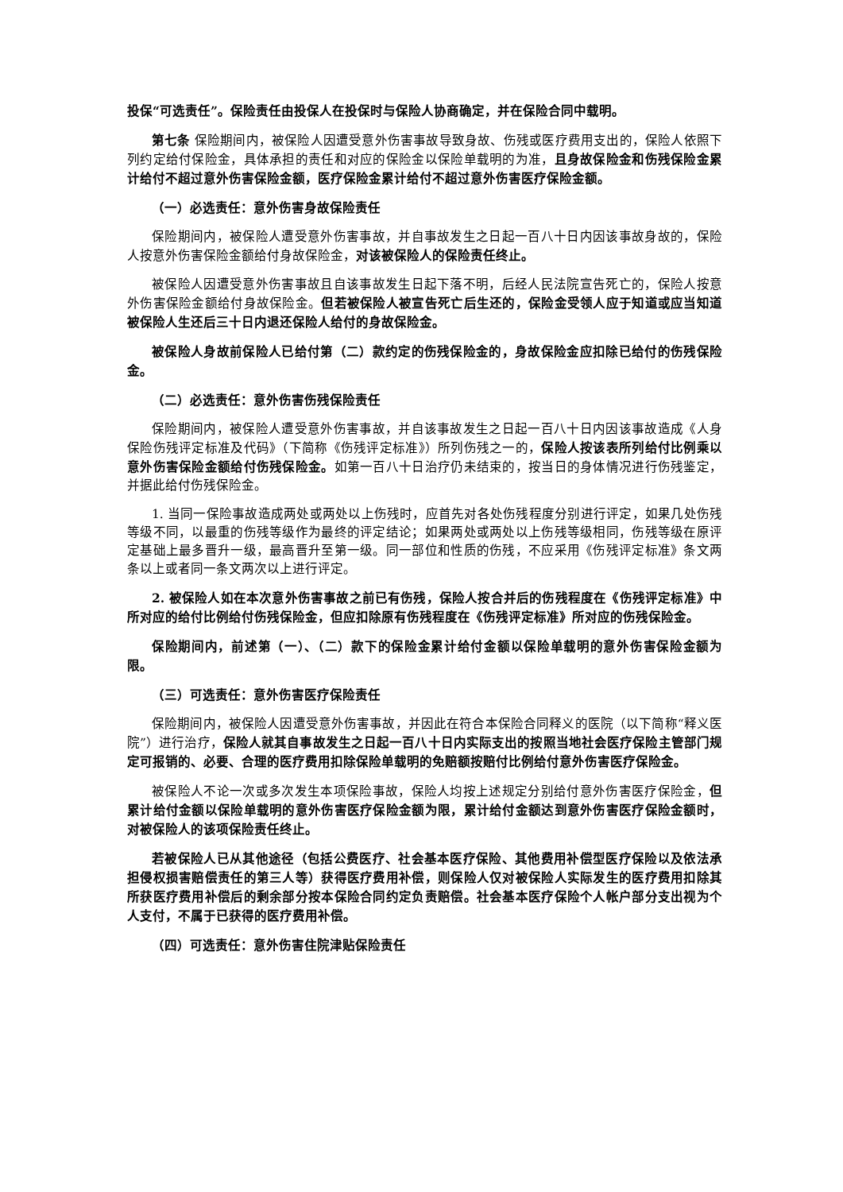投保“可选责任”。保险责任由投保人在投保时与保险人协商确定，并在保险合同中载明。
第七条 保险期间内，被保险人因遭受意外伤害事故导致身故、伤残或医疗费用支出的，保险人依照下列约定给付保险金，具体承担的责任和对应的保险金以保险单载明的为准，且身故保险金和伤残保险金累计给付不超过意外伤害保险金额，医疗保险金累计给付不超过意外伤害医疗保险金额。
（一）必选责任：意外伤害身故保险责任
保险期间内，被保险人遭受意外伤害事故，并自事故发生之日起一百八十日内因该事故身故的，保险人按意外伤害保险金额给付身故保险金，对该被保险人的保险责任终止。
被保险人因遭受意外伤害事故且自该事故发生日起下落不明，后经人民法院宣告死亡的，保险人按意外伤害保险金额给付身故保险金。但若被保险人被宣告死亡后生还的，保险金受领人应于知道或应当知道被保险人生还后三十日内退还保险人给付的身故保险金。
被保险人身故前保险人已给付第（二）款约定的伤残保险金的，身故保险金应扣除已给付的伤残保险金。
（二）必选责任：意外伤害伤残保险责任
保险期间内，被保险人遭受意外伤害事故，并自该事故发生之日起一百八十日内因该事故造成《人身保险伤残评定标准及代码》（下简称《伤残评定标准》）所列伤残之一的，保险人按该表所列给付比例乘以意外伤害保险金额给付伤残保险金。如第一百八十日治疗仍未结束的，按当日的身体情况进行伤残鉴定，并据此给付伤残保险金。
1. 当同一保险事故造成两处或两处以上伤残时，应首先对各处伤残程度分别进行评定，如果几处伤残等级不同，以最重的伤残等级作为最终的评定结论；如果两处或两处以上伤残等级相同，伤残等级在原评定基础上最多晋升一级，最高晋升至第一级。同一部位和性质的伤残，不应采用《伤残评定标准》条文两条以上或者同一条文两次以上进行评定。
2. 被保险人如在本次意外伤害事故之前已有伤残，保险人按合并后的伤残程度在《伤残评定标准》中所对应的给付比例给付伤残保险金，但应扣除原有伤残程度在《伤残评定标准》所对应的伤残保险金。
保险期间内，前述第（一）、（二）款下的保险金累计给付金额以保险单载明的意外伤害保险金额为限。
（三）可选责任：意外伤害医疗保险责任
保险期间内，被保险人因遭受意外伤害事故，并因此在符合本保险合同释义的医院（以下简称“释义医院”）进行治疗，保险人就其自事故发生之日起一百八十日内实际支出的按照当地社会医疗保险主管部门规定可报销的、必要、合理的医疗费用扣除保险单载明的免赔额按赔付比例给付意外伤害医疗保险金。
被保险人不论一次或多次发生本项保险事故，保险人均按上述规定分别给付意外伤害医疗保险金，但累计给付金额以保险单载明的意外伤害医疗保险金额为限，累计给付金额达到意外伤害医疗保险金额时，对被保险人的该项保险责任终止。
若被保险人已从其他途径（包括公费医疗、社会基本医疗保险、其他费用补偿型医疗保险以及依法承担侵权损害赔偿责任的第三人等）获得医疗费用补偿，则保险人仅对被保险人实际发生的医疗费用扣除其所获医疗费用补偿后的剩余部分按本保险合同约定负责赔偿。社会基本医疗保险个人帐户部分支出视为个人支付，不属于已获得的医疗费用补偿。
（四）可选责任：意外伤害住院津贴保险责任